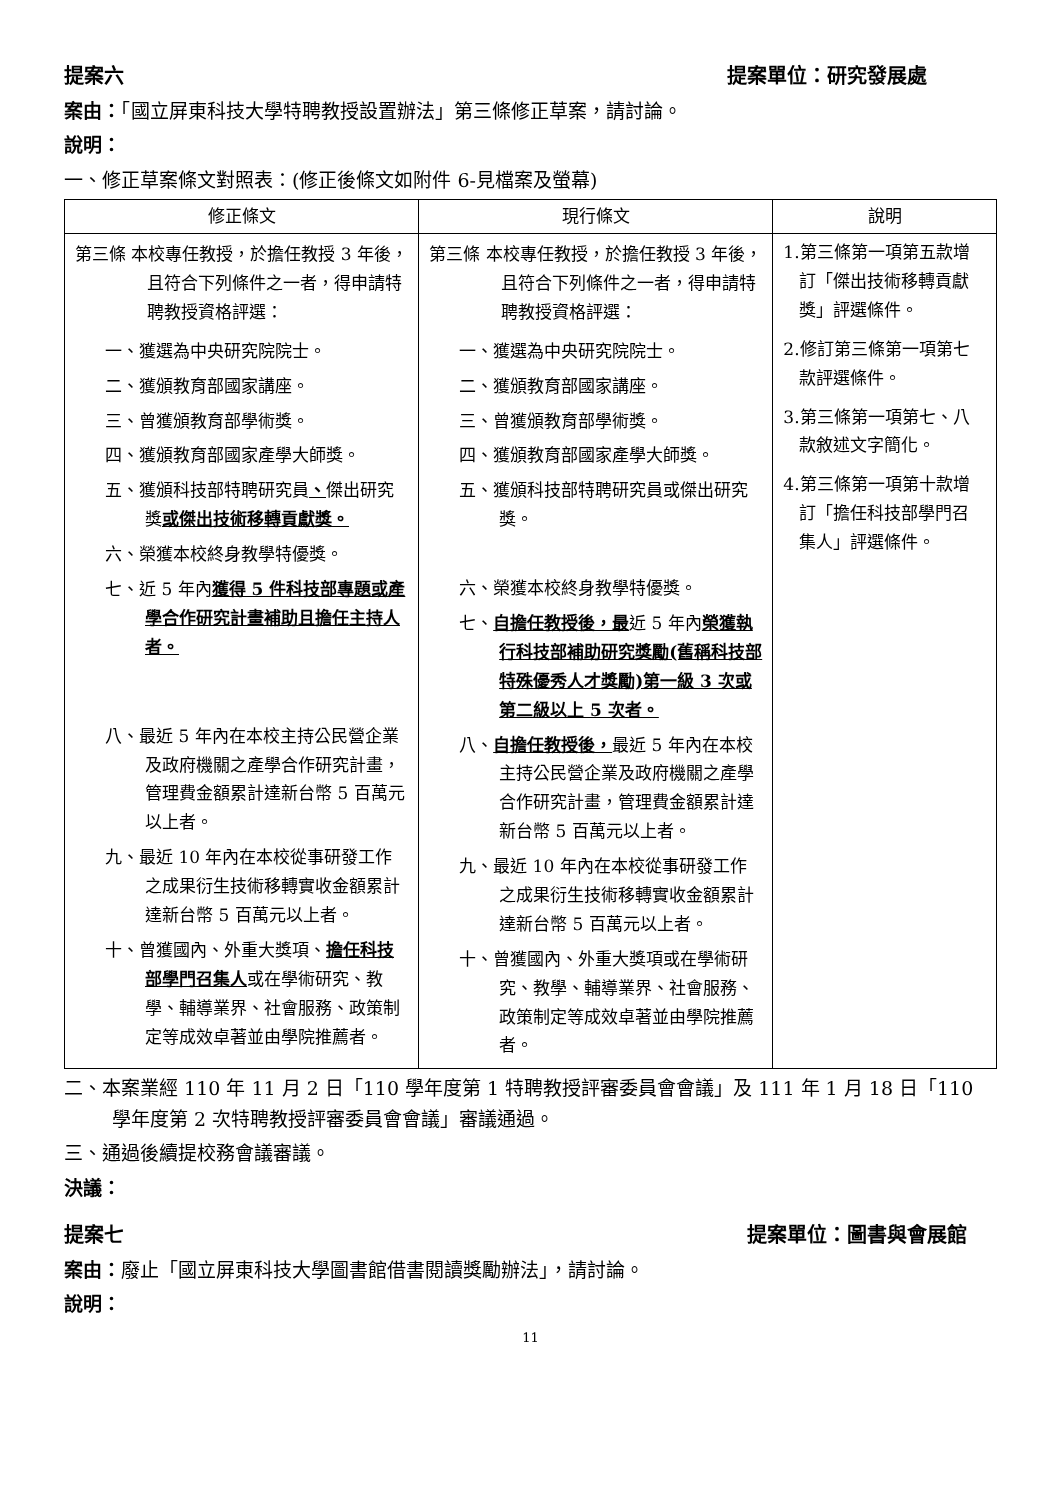提案六 提案單位：研究發展處
案由：「國立屏東科技大學特聘教授設置辦法」第三條修正草案，請討論。
說明：
一、修正草案條文對照表：(修正後條文如附件 6-見檔案及螢幕)
| 修正條文 | 現行條文 | 說明 |
| --- | --- | --- |
| 第三條 本校專任教授，於擔任教授 3 年後，且符合下列條件之一者，得申請特聘教授資格評選： 一、獲選為中央研究院院士。 二、獲頒教育部國家講座。 三、曾獲頒教育部學術獎。 四、獲頒教育部國家產學大師獎。 五、獲頒科技部特聘研究員 、 傑出研究獎 或傑出技術移轉貢獻獎。 六、榮獲本校終身教學特優獎。 七、近 5 年內 獲得 5 件科技部專題或產學合作研究計畫補助且擔任主持人者。 八、最近 5 年內在本校主持公民營企業及政府機關之產學合作研究計畫，管理費金額累計達新台幣 5 百萬元以上者。 九、最近 10 年內在本校從事研發工作之成果衍生技術移轉實收金額累計達新台幣 5 百萬元以上者。 十、曾獲國內、外重大獎項、 擔任科技部學門召集人 或在學術研究、教學、輔導業界、社會服務、政策制定等成效卓著並由學院推薦者。 | 第三條 本校專任教授，於擔任教授 3 年後，且符合下列條件之一者，得申請特聘教授資格評選： 一、獲選為中央研究院院士。 二、獲頒教育部國家講座。 三、曾獲頒教育部學術獎。 四、獲頒教育部國家產學大師獎。 五、獲頒科技部特聘研究員或傑出研究獎。 六、榮獲本校終身教學特優獎。 七、 自擔任教授後，最 近 5 年內 榮獲執行科技部補助研究獎勵(舊稱科技部特殊優秀人才獎勵)第一級 3 次或第二級以上 5 次者。 八、 自擔任教授後， 最近 5 年內在本校主持公民營企業及政府機關之產學合作研究計畫，管理費金額累計達新台幣 5 百萬元以上者。 九、最近 10 年內在本校從事研發工作之成果衍生技術移轉實收金額累計達新台幣 5 百萬元以上者。 十、曾獲國內、外重大獎項或在學術研究、教學、輔導業界、社會服務、政策制定等成效卓著並由學院推薦者。 | 1.第三條第一項第五款增訂「傑出技術移轉貢獻獎」評選條件。 2.修訂第三條第一項第七款評選條件。 3.第三條第一項第七、八款敘述文字簡化。 4.第三條第一項第十款增訂「擔任科技部學門召集人」評選條件。 |
二、本案業經 110 年 11 月 2 日「110 學年度第 1 特聘教授評審委員會會議」及 111 年 1 月 18 日「110 學年度第 2 次特聘教授評審委員會會議」審議通過。
三、通過後續提校務會議審議。
決議：
提案七 提案單位：圖書與會展館
案由：廢止「國立屏東科技大學圖書館借書閱讀獎勵辦法」，請討論。
說明：
11